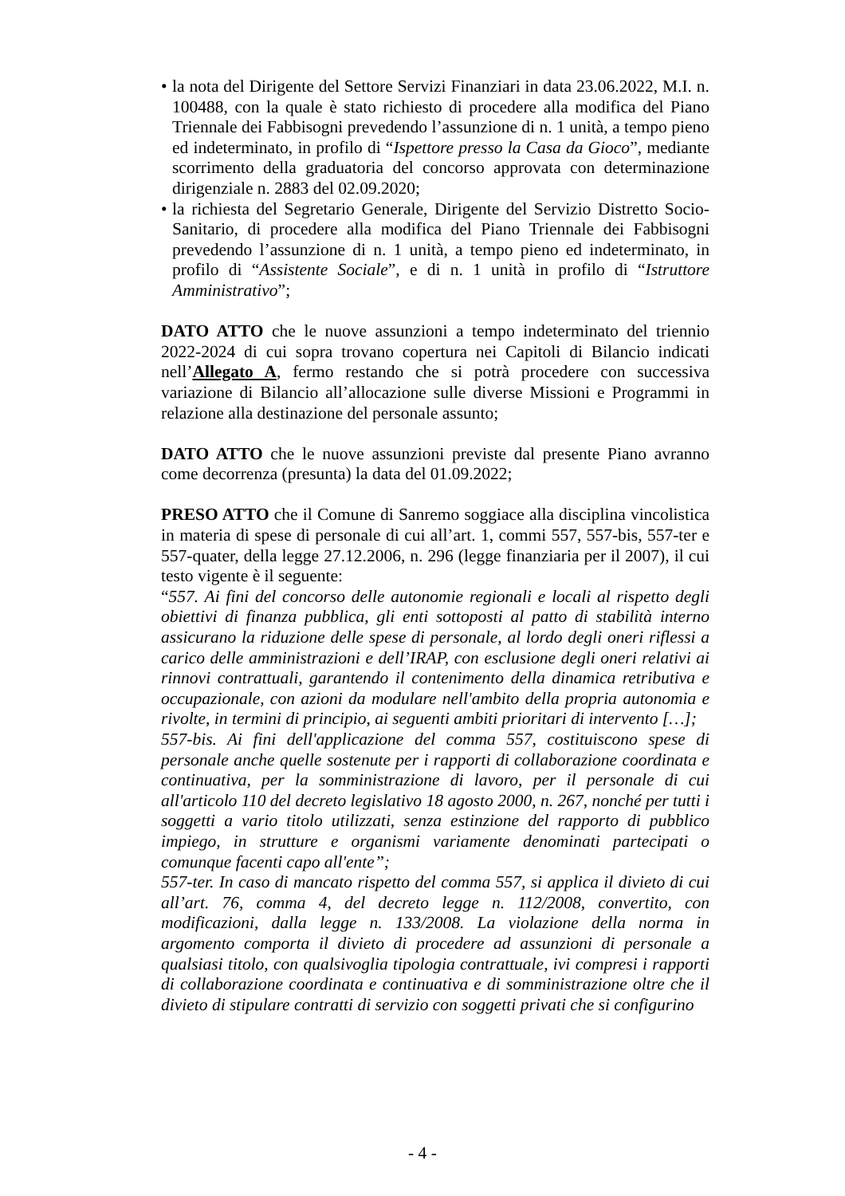• la nota del Dirigente del Settore Servizi Finanziari in data 23.06.2022, M.I. n. 100488, con la quale è stato richiesto di procedere alla modifica del Piano Triennale dei Fabbisogni prevedendo l’assunzione di n. 1 unità, a tempo pieno ed indeterminato, in profilo di “Ispettore presso la Casa da Gioco”, mediante scorrimento della graduatoria del concorso approvata con determinazione dirigenziale n. 2883 del 02.09.2020;
• la richiesta del Segretario Generale, Dirigente del Servizio Distretto Socio-Sanitario, di procedere alla modifica del Piano Triennale dei Fabbisogni prevedendo l’assunzione di n. 1 unità, a tempo pieno ed indeterminato, in profilo di “Assistente Sociale”, e di n. 1 unità in profilo di “Istruttore Amministrativo”;
DATO ATTO che le nuove assunzioni a tempo indeterminato del triennio 2022-2024 di cui sopra trovano copertura nei Capitoli di Bilancio indicati nell’Allegato A, fermo restando che si potrà procedere con successiva variazione di Bilancio all’allocazione sulle diverse Missioni e Programmi in relazione alla destinazione del personale assunto;
DATO ATTO che le nuove assunzioni previste dal presente Piano avranno come decorrenza (presunta) la data del 01.09.2022;
PRESO ATTO che il Comune di Sanremo soggiace alla disciplina vincolistica in materia di spese di personale di cui all’art. 1, commi 557, 557-bis, 557-ter e 557-quater, della legge 27.12.2006, n. 296 (legge finanziaria per il 2007), il cui testo vigente è il seguente:
“557. Ai fini del concorso delle autonomie regionali e locali al rispetto degli obiettivi di finanza pubblica, gli enti sottoposti al patto di stabilità interno assicurano la riduzione delle spese di personale, al lordo degli oneri riflessi a carico delle amministrazioni e dell’IRAP, con esclusione degli oneri relativi ai rinnovi contrattuali, garantendo il contenimento della dinamica retributiva e occupazionale, con azioni da modulare nell'ambito della propria autonomia e rivolte, in termini di principio, ai seguenti ambiti prioritari di intervento […];
557-bis. Ai fini dell'applicazione del comma 557, costituiscono spese di personale anche quelle sostenute per i rapporti di collaborazione coordinata e continuativa, per la somministrazione di lavoro, per il personale di cui all'articolo 110 del decreto legislativo 18 agosto 2000, n. 267, nonché per tutti i soggetti a vario titolo utilizzati, senza estinzione del rapporto di pubblico impiego, in strutture e organismi variamente denominati partecipati o comunque facenti capo all'ente”;
557-ter. In caso di mancato rispetto del comma 557, si applica il divieto di cui all’art. 76, comma 4, del decreto legge n. 112/2008, convertito, con modificazioni, dalla legge n. 133/2008. La violazione della norma in argomento comporta il divieto di procedere ad assunzioni di personale a qualsiasi titolo, con qualsivoglia tipologia contrattuale, ivi compresi i rapporti di collaborazione coordinata e continuativa e di somministrazione oltre che il divieto di stipulare contratti di servizio con soggetti privati che si configurino
- 4 -